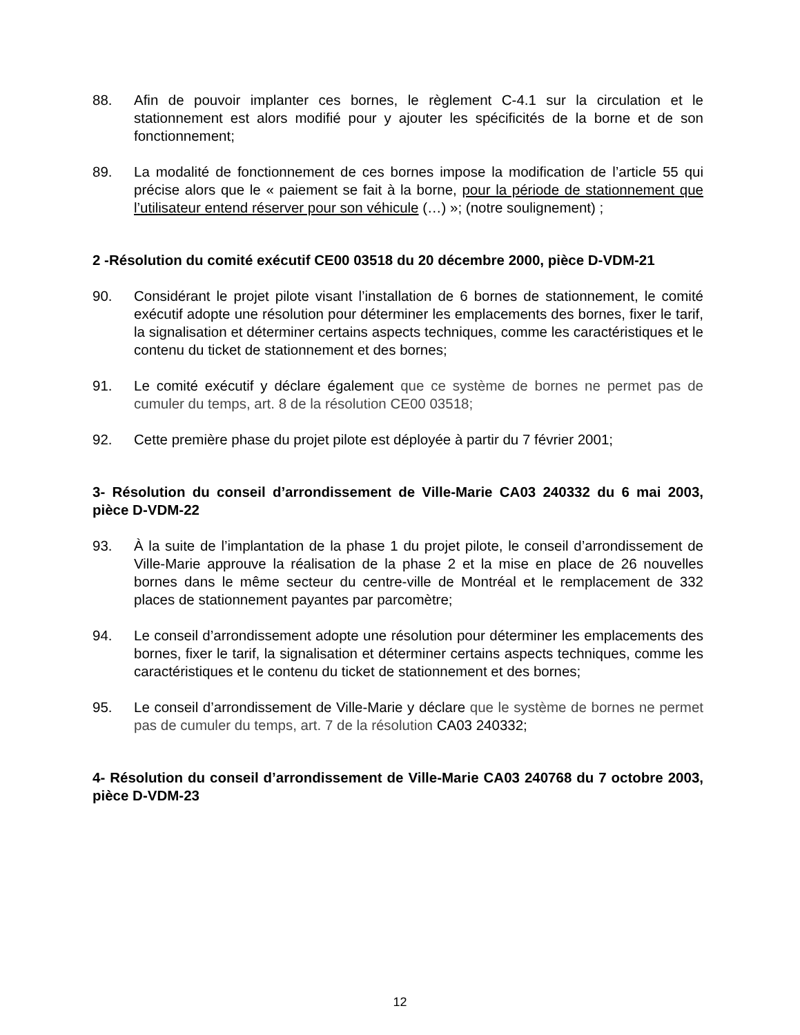88. Afin de pouvoir implanter ces bornes, le règlement C-4.1 sur la circulation et le stationnement est alors modifié pour y ajouter les spécificités de la borne et de son fonctionnement;
89. La modalité de fonctionnement de ces bornes impose la modification de l’article 55 qui précise alors que le « paiement se fait à la borne, pour la période de stationnement que l’utilisateur entend réserver pour son véhicule (…) »; (notre soulignement) ;
2 -Résolution du comité exécutif CE00 03518 du 20 décembre 2000, pièce D-VDM-21
90. Considérant le projet pilote visant l’installation de 6 bornes de stationnement, le comité exécutif adopte une résolution pour déterminer les emplacements des bornes, fixer le tarif, la signalisation et déterminer certains aspects techniques, comme les caractéristiques et le contenu du ticket de stationnement et des bornes;
91. Le comité exécutif y déclare également que ce système de bornes ne permet pas de cumuler du temps, art. 8 de la résolution CE00 03518;
92. Cette première phase du projet pilote est déployée à partir du 7 février 2001;
3- Résolution du conseil d’arrondissement de Ville-Marie CA03 240332 du 6 mai 2003, pièce D-VDM-22
93. À la suite de l’implantation de la phase 1 du projet pilote, le conseil d’arrondissement de Ville-Marie approuve la réalisation de la phase 2 et la mise en place de 26 nouvelles bornes dans le même secteur du centre-ville de Montréal et le remplacement de 332 places de stationnement payantes par parcomètre;
94. Le conseil d’arrondissement adopte une résolution pour déterminer les emplacements des bornes, fixer le tarif, la signalisation et déterminer certains aspects techniques, comme les caractéristiques et le contenu du ticket de stationnement et des bornes;
95. Le conseil d’arrondissement de Ville-Marie y déclare que le système de bornes ne permet pas de cumuler du temps, art. 7 de la résolution CA03 240332;
4- Résolution du conseil d’arrondissement de Ville-Marie CA03 240768 du 7 octobre 2003, pièce D-VDM-23
12